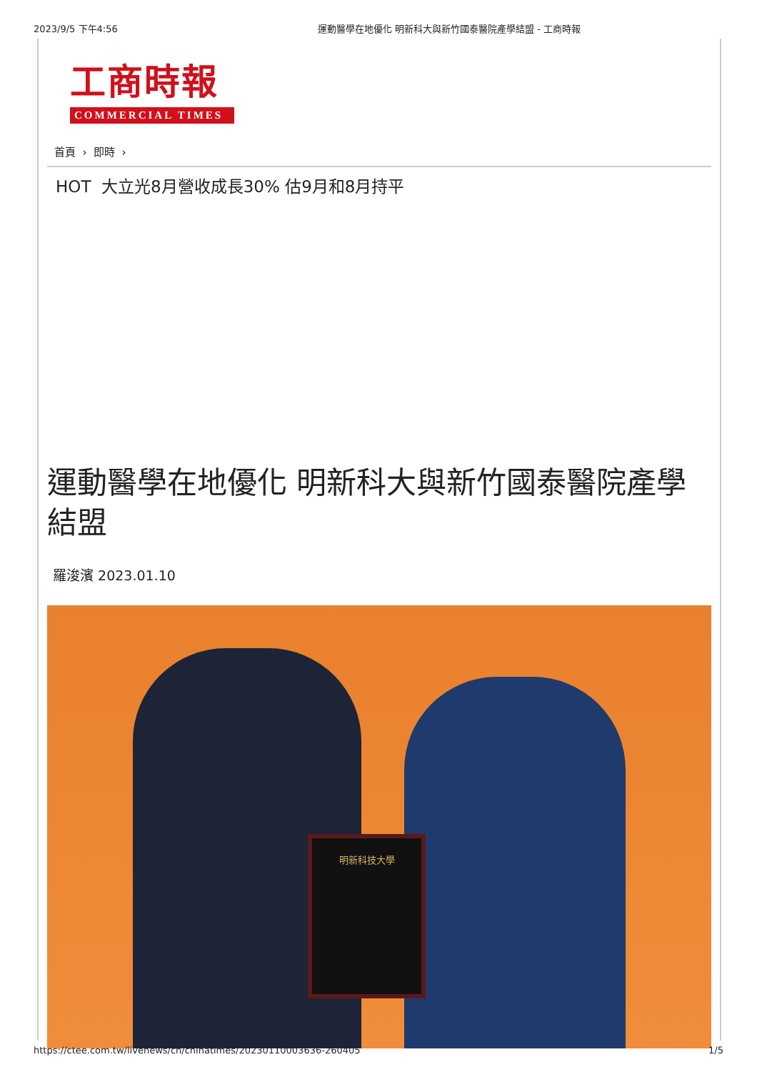2023/9/5 下午4:56 運動醫學在地優化 明新科大與新竹國泰醫院產學結盟 - 工商時報
工商時報
COMMERCIAL TIMES
首頁 › 即時 ›
HOT 大立光8月營收成長30% 估9月和8月持平
運動醫學在地優化 明新科大與新竹國泰醫院產學結盟
羅浚濱 2023.01.10
明新科技大學
https://ctee.com.tw/livenews/ch/chinatimes/20230110003636-260405 1/5